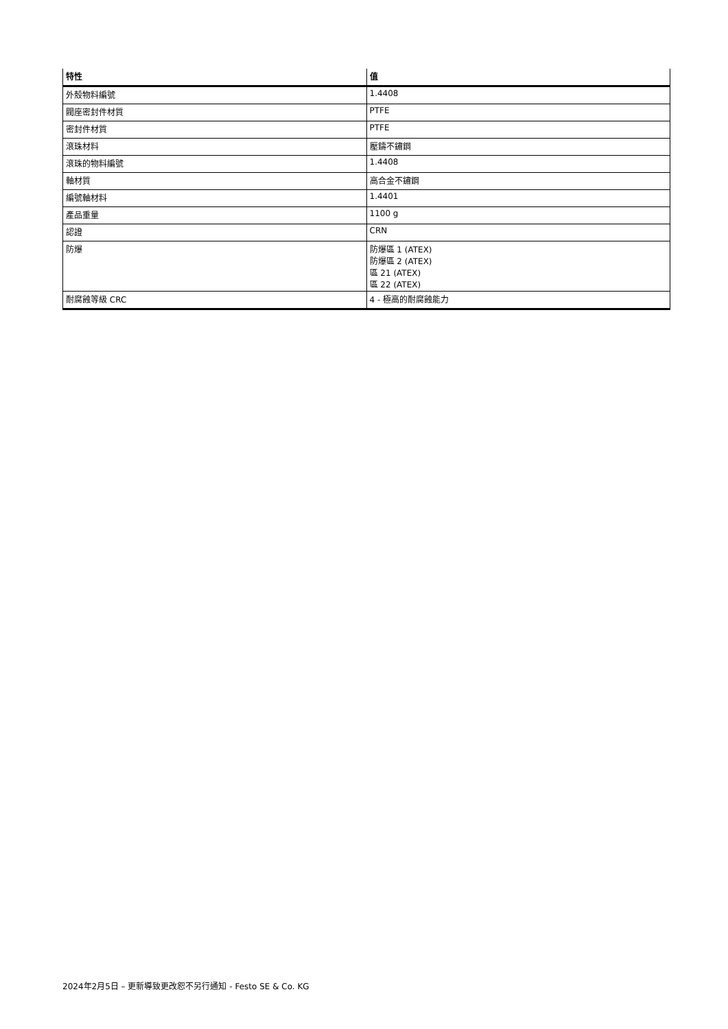| 特性 | 值 |
| --- | --- |
| 外殼物料編號 | 1.4408 |
| 閥座密封件材質 | PTFE |
| 密封件材質 | PTFE |
| 滾珠材料 | 壓鑄不鏽鋼 |
| 滾珠的物料編號 | 1.4408 |
| 軸材質 | 高合金不鏽鋼 |
| 編號軸材料 | 1.4401 |
| 產品重量 | 1100 g |
| 認證 | CRN |
| 防爆 | 防爆區 1 (ATEX) 防爆區 2 (ATEX) 區 21 (ATEX) 區 22 (ATEX) |
| 耐腐蝕等級 CRC | 4 - 極高的耐腐蝕能力 |
2024年2月5日 – 更新導致更改恕不另行通知 - Festo SE & Co. KG